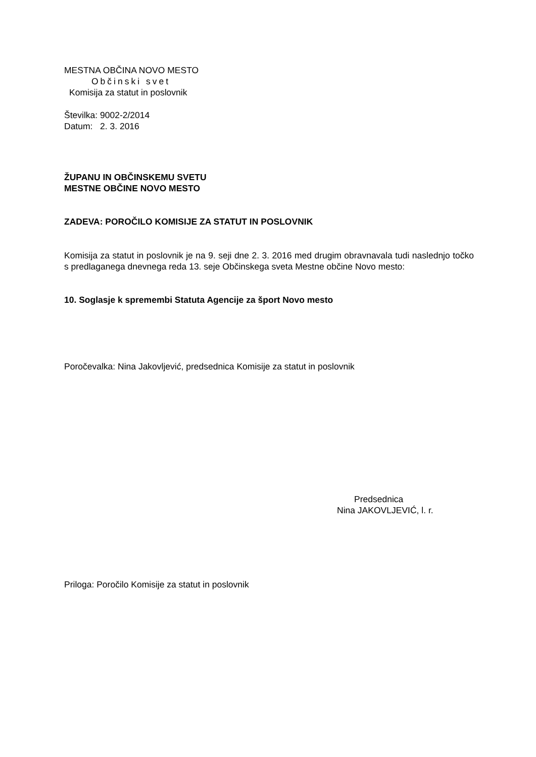MESTNA OBČINA NOVO MESTO
Občinski svet
Komisija za statut in poslovnik
Številka: 9002-2/2014
Datum: 2. 3. 2016
ŽUPANU IN OBČINSKEMU SVETU
MESTNE OBČINE NOVO MESTO
ZADEVA: POROČILO KOMISIJE ZA STATUT IN POSLOVNIK
Komisija za statut in poslovnik je na 9. seji dne 2. 3. 2016 med drugim obravnavala tudi naslednjo točko s predlaganega dnevnega reda 13. seje Občinskega sveta Mestne občine Novo mesto:
10. Soglasje k spremembi Statuta Agencije za šport Novo mesto
Poročevalka: Nina Jakovljević, predsednica Komisije za statut in poslovnik
Predsednica
Nina JAKOVLJEVIĆ, l. r.
Priloga: Poročilo Komisije za statut in poslovnik